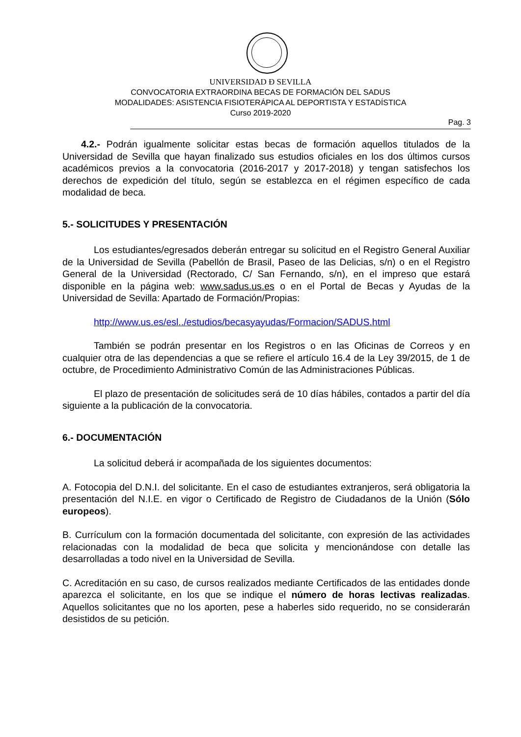UNIVERSIDAD Ð SEVILLA
CONVOCATORIA EXTRAORDINA BECAS DE FORMACIÓN DEL SADUS
MODALIDADES: ASISTENCIA FISIOTERÁPICA AL DEPORTISTA Y ESTADÍSTICA
Curso 2019-2020
Pag. 3
4.2.- Podrán igualmente solicitar estas becas de formación aquellos titulados de la Universidad de Sevilla que hayan finalizado sus estudios oficiales en los dos últimos cursos académicos previos a la convocatoria (2016-2017 y 2017-2018) y tengan satisfechos los derechos de expedición del título, según se establezca en el régimen específico de cada modalidad de beca.
5.- SOLICITUDES Y PRESENTACIÓN
Los estudiantes/egresados deberán entregar su solicitud en el Registro General Auxiliar de la Universidad de Sevilla (Pabellón de Brasil, Paseo de las Delicias, s/n) o en el Registro General de la Universidad (Rectorado, C/ San Fernando, s/n), en el impreso que estará disponible en la página web: www.sadus.us.es o en el Portal de Becas y Ayudas de la Universidad de Sevilla: Apartado de Formación/Propias:
http://www.us.es/esl../estudios/becasyayudas/Formacion/SADUS.html
También se podrán presentar en los Registros o en las Oficinas de Correos y en cualquier otra de las dependencias a que se refiere el artículo 16.4 de la Ley 39/2015, de 1 de octubre, de Procedimiento Administrativo Común de las Administraciones Públicas.
El plazo de presentación de solicitudes será de 10 días hábiles, contados a partir del día siguiente a la publicación de la convocatoria.
6.- DOCUMENTACIÓN
La solicitud deberá ir acompañada de los siguientes documentos:
A. Fotocopia del D.N.I. del solicitante. En el caso de estudiantes extranjeros, será obligatoria la presentación del N.I.E. en vigor o Certificado de Registro de Ciudadanos de la Unión (Sólo europeos).
B. Currículum con la formación documentada del solicitante, con expresión de las actividades relacionadas con la modalidad de beca que solicita y mencionándose con detalle las desarrolladas a todo nivel en la Universidad de Sevilla.
C. Acreditación en su caso, de cursos realizados mediante Certificados de las entidades donde aparezca el solicitante, en los que se indique el número de horas lectivas realizadas. Aquellos solicitantes que no los aporten, pese a haberles sido requerido, no se considerarán desistidos de su petición.